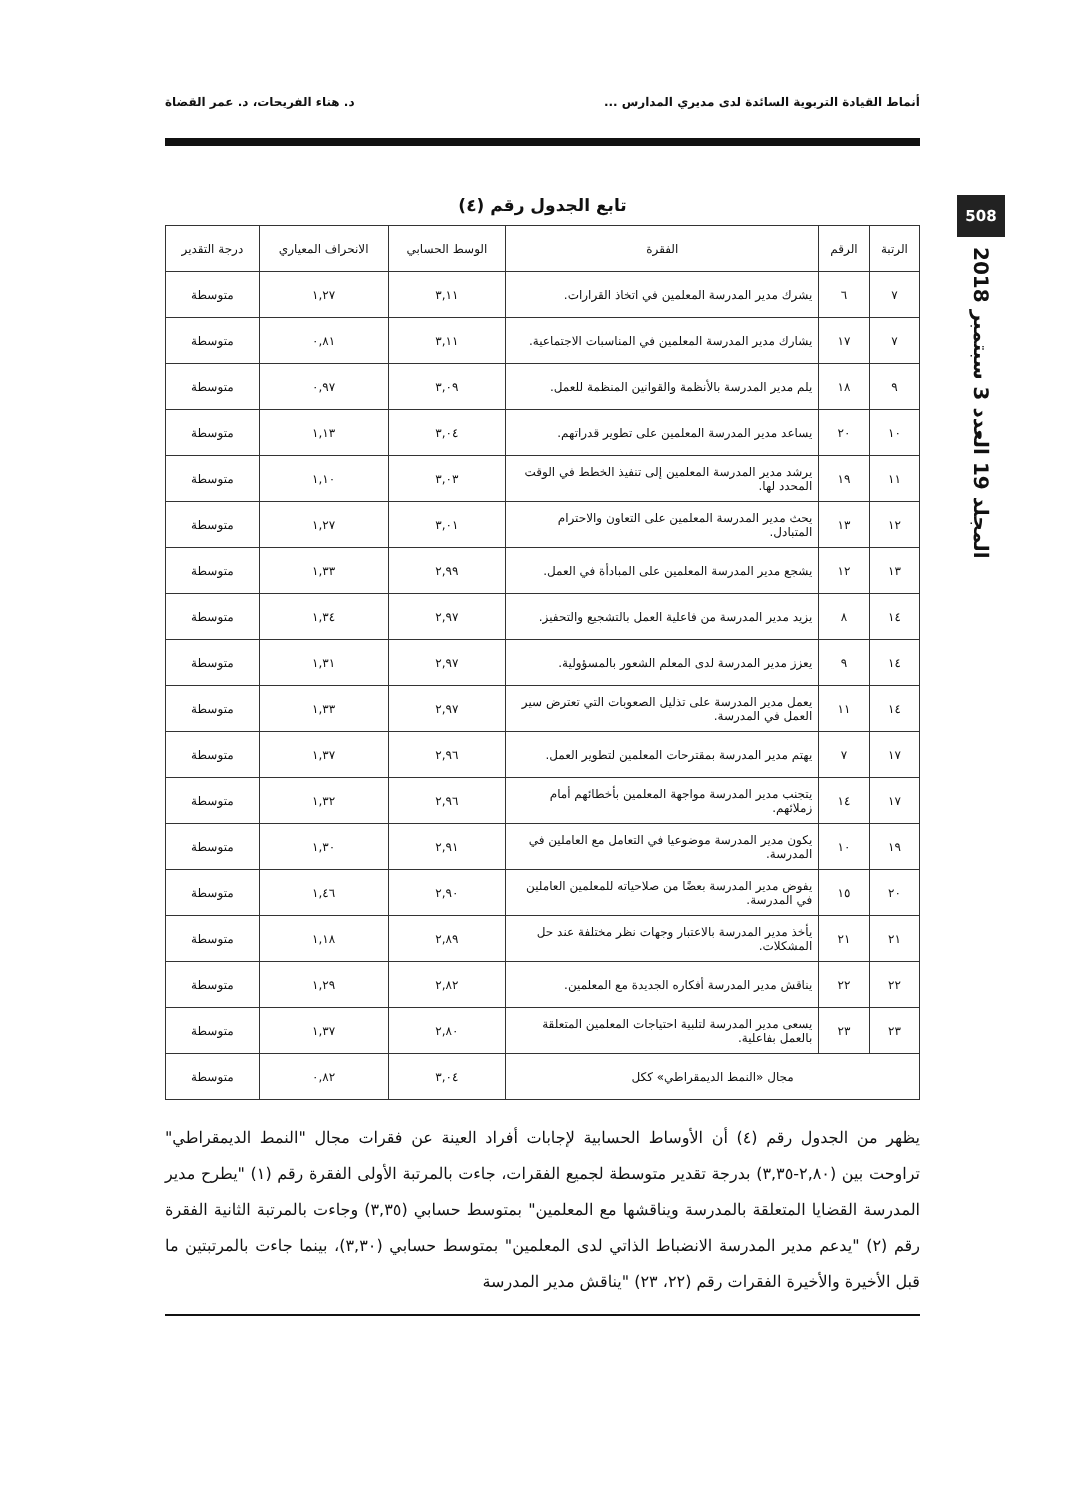أنماط القيادة التربوية السائدة لدى مديري المدارس ... د. هناء الفريحات، د. عمر القضاة
508
المجلد 19 العدد 3 سبتمبر 2018
تابع الجدول رقم (٤)
| الرتبة | الرقم | الفقرة | الوسط الحسابي | الانحراف المعياري | درجة التقدير |
| --- | --- | --- | --- | --- | --- |
| ٧ | ٦ | يشرك مدير المدرسة المعلمين في اتخاذ القرارات. | ٣,١١ | ١,٢٧ | متوسطة |
| ٧ | ١٧ | يشارك مدير المدرسة المعلمين في المناسبات الاجتماعية. | ٣,١١ | ٠,٨١ | متوسطة |
| ٩ | ١٨ | يلم مدير المدرسة بالأنظمة والقوانين المنظمة للعمل. | ٣,٠٩ | ٠,٩٧ | متوسطة |
| ١٠ | ٢٠ | يساعد مدير المدرسة المعلمين على تطوير قدراتهم. | ٣,٠٤ | ١,١٣ | متوسطة |
| ١١ | ١٩ | يرشد مدير المدرسة المعلمين إلى تنفيذ الخطط في الوقت المحدد لها. | ٣,٠٣ | ١,١٠ | متوسطة |
| ١٢ | ١٣ | يحث مدير المدرسة المعلمين على التعاون والاحترام المتبادل. | ٣,٠١ | ١,٢٧ | متوسطة |
| ١٣ | ١٢ | يشجع مدير المدرسة المعلمين على المبادأة في العمل. | ٢,٩٩ | ١,٣٣ | متوسطة |
| ١٤ | ٨ | يزيد مدير المدرسة من فاعلية العمل بالتشجيع والتحفيز. | ٢,٩٧ | ١,٣٤ | متوسطة |
| ١٤ | ٩ | يعزز مدير المدرسة لدى المعلم الشعور بالمسؤولية. | ٢,٩٧ | ١,٣١ | متوسطة |
| ١٤ | ١١ | يعمل مدير المدرسة على تذليل الصعوبات التي تعترض سير العمل في المدرسة. | ٢,٩٧ | ١,٣٣ | متوسطة |
| ١٧ | ٧ | يهتم مدير المدرسة بمقترحات المعلمين لتطوير العمل. | ٢,٩٦ | ١,٣٧ | متوسطة |
| ١٧ | ١٤ | يتجنب مدير المدرسة مواجهة المعلمين بأخطائهم أمام زملائهم. | ٢,٩٦ | ١,٣٢ | متوسطة |
| ١٩ | ١٠ | يكون مدير المدرسة موضوعيا في التعامل مع العاملين في المدرسة. | ٢,٩١ | ١,٣٠ | متوسطة |
| ٢٠ | ١٥ | يفوض مدير المدرسة بعضًا من صلاحياته للمعلمين العاملين في المدرسة. | ٢,٩٠ | ١,٤٦ | متوسطة |
| ٢١ | ٢١ | يأخذ مدير المدرسة بالاعتبار وجهات نظر مختلفة عند حل المشكلات. | ٢,٨٩ | ١,١٨ | متوسطة |
| ٢٢ | ٢٢ | يناقش مدير المدرسة أفكاره الجديدة مع المعلمين. | ٢,٨٢ | ١,٢٩ | متوسطة |
| ٢٣ | ٢٣ | يسعى مدير المدرسة لتلبية احتياجات المعلمين المتعلقة بالعمل بفاعلية. | ٢,٨٠ | ١,٣٧ | متوسطة |
| مجال «النمط الديمقراطي» ككل | | | ٣,٠٤ | ٠,٨٢ | متوسطة |
يظهر من الجدول رقم (٤) أن الأوساط الحسابية لإجابات أفراد العينة عن فقرات مجال "النمط الديمقراطي" تراوحت بين (٢,٨٠-٣,٣٥) بدرجة تقدير متوسطة لجميع الفقرات، جاءت بالمرتبة الأولى الفقرة رقم (١) "يطرح مدير المدرسة القضايا المتعلقة بالمدرسة ويناقشها مع المعلمين" بمتوسط حسابي (٣,٣٥) وجاءت بالمرتبة الثانية الفقرة رقم (٢) "يدعم مدير المدرسة الانضباط الذاتي لدى المعلمين" بمتوسط حسابي (٣,٣٠)، بينما جاءت بالمرتبتين ما قبل الأخيرة والأخيرة الفقرات رقم (٢٢، ٢٣) "يناقش مدير المدرسة